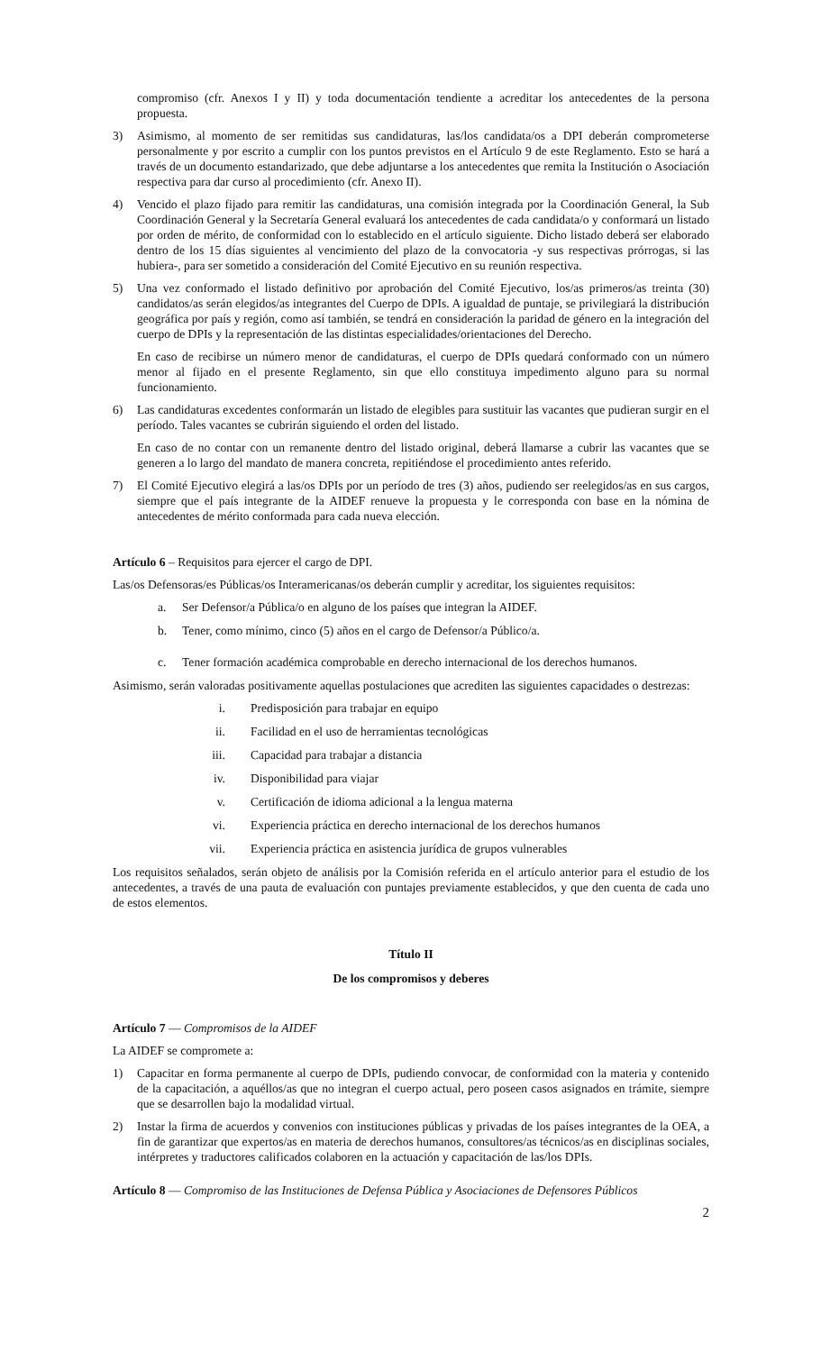compromiso (cfr. Anexos I y II) y toda documentación tendiente a acreditar los antecedentes de la persona propuesta.
3) Asimismo, al momento de ser remitidas sus candidaturas, las/los candidata/os a DPI deberán comprometerse personalmente y por escrito a cumplir con los puntos previstos en el Artículo 9 de este Reglamento. Esto se hará a través de un documento estandarizado, que debe adjuntarse a los antecedentes que remita la Institución o Asociación respectiva para dar curso al procedimiento (cfr. Anexo II).
4) Vencido el plazo fijado para remitir las candidaturas, una comisión integrada por la Coordinación General, la Sub Coordinación General y la Secretaría General evaluará los antecedentes de cada candidata/o y conformará un listado por orden de mérito, de conformidad con lo establecido en el artículo siguiente. Dicho listado deberá ser elaborado dentro de los 15 días siguientes al vencimiento del plazo de la convocatoria -y sus respectivas prórrogas, si las hubiera-, para ser sometido a consideración del Comité Ejecutivo en su reunión respectiva.
5) Una vez conformado el listado definitivo por aprobación del Comité Ejecutivo, los/as primeros/as treinta (30) candidatos/as serán elegidos/as integrantes del Cuerpo de DPIs. A igualdad de puntaje, se privilegiará la distribución geográfica por país y región, como así también, se tendrá en consideración la paridad de género en la integración del cuerpo de DPIs y la representación de las distintas especialidades/orientaciones del Derecho.
En caso de recibirse un número menor de candidaturas, el cuerpo de DPIs quedará conformado con un número menor al fijado en el presente Reglamento, sin que ello constituya impedimento alguno para su normal funcionamiento.
6) Las candidaturas excedentes conformarán un listado de elegibles para sustituir las vacantes que pudieran surgir en el período. Tales vacantes se cubrirán siguiendo el orden del listado.
En caso de no contar con un remanente dentro del listado original, deberá llamarse a cubrir las vacantes que se generen a lo largo del mandato de manera concreta, repitiéndose el procedimiento antes referido.
7) El Comité Ejecutivo elegirá a las/os DPIs por un período de tres (3) años, pudiendo ser reelegidos/as en sus cargos, siempre que el país integrante de la AIDEF renueve la propuesta y le corresponda con base en la nómina de antecedentes de mérito conformada para cada nueva elección.
Artículo 6 – Requisitos para ejercer el cargo de DPI.
Las/os Defensoras/es Públicas/os Interamericanas/os deberán cumplir y acreditar, los siguientes requisitos:
a. Ser Defensor/a Pública/o en alguno de los países que integran la AIDEF.
b. Tener, como mínimo, cinco (5) años en el cargo de Defensor/a Público/a.
c. Tener formación académica comprobable en derecho internacional de los derechos humanos.
Asimismo, serán valoradas positivamente aquellas postulaciones que acrediten las siguientes capacidades o destrezas:
i. Predisposición para trabajar en equipo
ii. Facilidad en el uso de herramientas tecnológicas
iii. Capacidad para trabajar a distancia
iv. Disponibilidad para viajar
v. Certificación de idioma adicional a la lengua materna
vi. Experiencia práctica en derecho internacional de los derechos humanos
vii. Experiencia práctica en asistencia jurídica de grupos vulnerables
Los requisitos señalados, serán objeto de análisis por la Comisión referida en el artículo anterior para el estudio de los antecedentes, a través de una pauta de evaluación con puntajes previamente establecidos, y que den cuenta de cada uno de estos elementos.
Título II
De los compromisos y deberes
Artículo 7 — Compromisos de la AIDEF
La AIDEF se compromete a:
1) Capacitar en forma permanente al cuerpo de DPIs, pudiendo convocar, de conformidad con la materia y contenido de la capacitación, a aquéllos/as que no integran el cuerpo actual, pero poseen casos asignados en trámite, siempre que se desarrollen bajo la modalidad virtual.
2) Instar la firma de acuerdos y convenios con instituciones públicas y privadas de los países integrantes de la OEA, a fin de garantizar que expertos/as en materia de derechos humanos, consultores/as técnicos/as en disciplinas sociales, intérpretes y traductores calificados colaboren en la actuación y capacitación de las/los DPIs.
Artículo 8 — Compromiso de las Instituciones de Defensa Pública y Asociaciones de Defensores Públicos
2